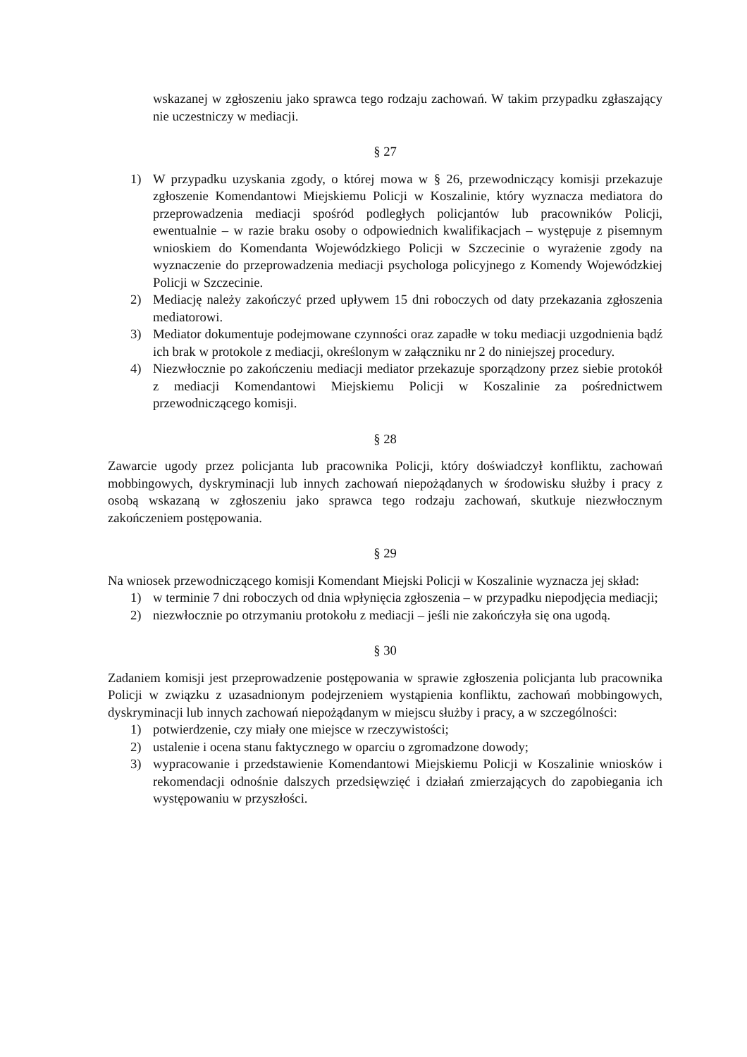wskazanej w zgłoszeniu jako sprawca tego rodzaju zachowań. W takim przypadku zgłaszający nie uczestniczy w mediacji.
§ 27
1) W przypadku uzyskania zgody, o której mowa w § 26, przewodniczący komisji przekazuje zgłoszenie Komendantowi Miejskiemu Policji w Koszalinie, który wyznacza mediatora do przeprowadzenia mediacji spośród podległych policjantów lub pracowników Policji, ewentualnie – w razie braku osoby o odpowiednich kwalifikacjach – występuje z pisemnym wnioskiem do Komendanta Wojewódzkiego Policji w Szczecinie o wyrażenie zgody na wyznaczenie do przeprowadzenia mediacji psychologa policyjnego z Komendy Wojewódzkiej Policji w Szczecinie.
2) Mediację należy zakończyć przed upływem 15 dni roboczych od daty przekazania zgłoszenia mediatorowi.
3) Mediator dokumentuje podejmowane czynności oraz zapadłe w toku mediacji uzgodnienia bądź ich brak w protokole z mediacji, określonym w załączniku nr 2 do niniejszej procedury.
4) Niezwłocznie po zakończeniu mediacji mediator przekazuje sporządzony przez siebie protokół z mediacji Komendantowi Miejskiemu Policji w Koszalinie za pośrednictwem przewodniczącego komisji.
§ 28
Zawarcie ugody przez policjanta lub pracownika Policji, który doświadczył konfliktu, zachowań mobbingowych, dyskryminacji lub innych zachowań niepożądanych w środowisku służby i pracy z osobą wskazaną w zgłoszeniu jako sprawca tego rodzaju zachowań, skutkuje niezwłocznym zakończeniem postępowania.
§ 29
Na wniosek przewodniczącego komisji Komendant Miejski Policji w Koszalinie wyznacza jej skład:
1) w terminie 7 dni roboczych od dnia wpłynięcia zgłoszenia – w przypadku niepodjęcia mediacji;
2) niezwłocznie po otrzymaniu protokołu z mediacji – jeśli nie zakończyła się ona ugodą.
§ 30
Zadaniem komisji jest przeprowadzenie postępowania w sprawie zgłoszenia policjanta lub pracownika Policji w związku z uzasadnionym podejrzeniem wystąpienia konfliktu, zachowań mobbingowych, dyskryminacji lub innych zachowań niepożądanym w miejscu służby i pracy, a w szczególności:
1) potwierdzenie, czy miały one miejsce w rzeczywistości;
2) ustalenie i ocena stanu faktycznego w oparciu o zgromadzone dowody;
3) wypracowanie i przedstawienie Komendantowi Miejskiemu Policji w Koszalinie wniosków i rekomendacji odnośnie dalszych przedsięwzięć i działań zmierzających do zapobiegania ich występowaniu w przyszłości.